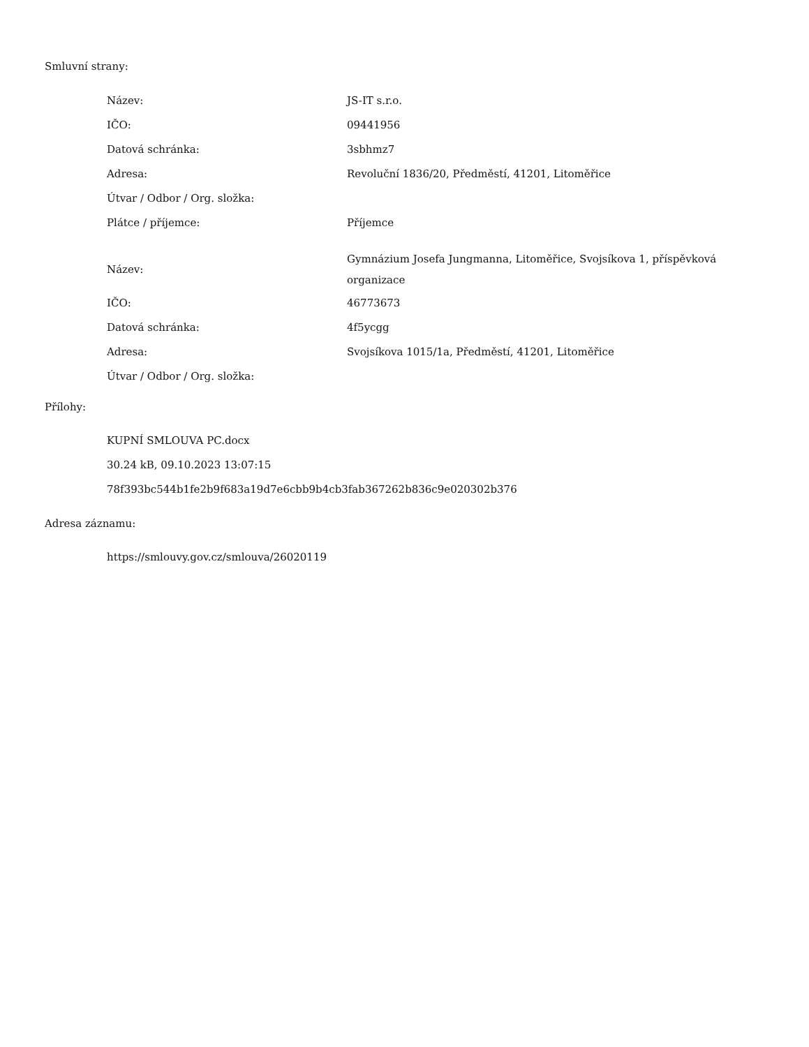Smluvní strany:
| Název: | JS-IT s.r.o. |
| IČO: | 09441956 |
| Datová schránka: | 3sbhmz7 |
| Adresa: | Revoluční 1836/20, Předměstí, 41201, Litoměřice |
| Útvar / Odbor / Org. složka: | |
| Plátce / příjemce: | Příjemce |
| Název: | Gymnázium Josefa Jungmanna, Litoměřice, Svojsíkova 1, příspěvková organizace |
| IČO: | 46773673 |
| Datová schránka: | 4f5ycgg |
| Adresa: | Svojsíkova 1015/1a, Předměstí, 41201, Litoměřice |
| Útvar / Odbor / Org. složka: | |
Přílohy:
KUPNÍ SMLOUVA PC.docx
30.24 kB, 09.10.2023 13:07:15
78f393bc544b1fe2b9f683a19d7e6cbb9b4cb3fab367262b836c9e020302b376
Adresa záznamu:
https://smlouvy.gov.cz/smlouva/26020119